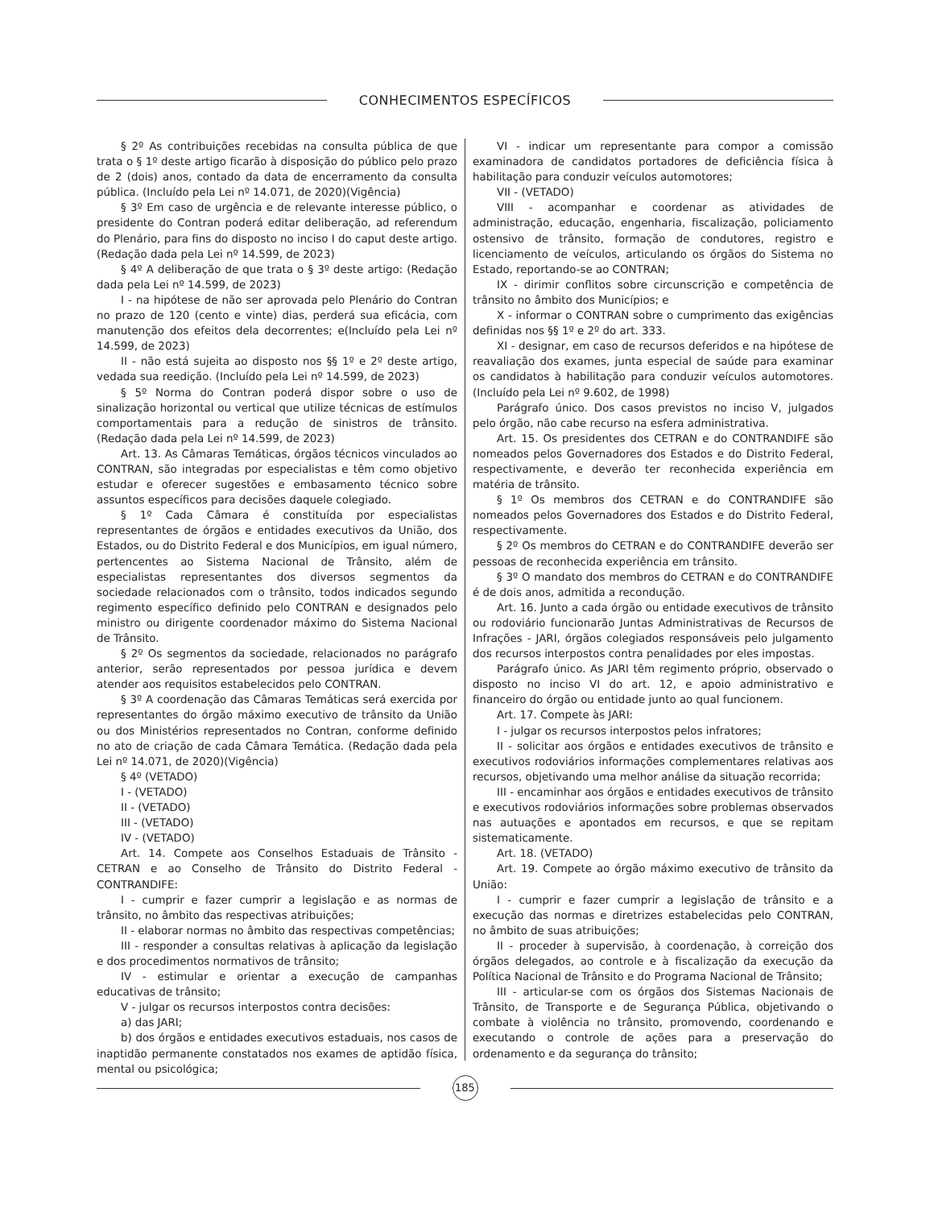CONHECIMENTOS ESPECÍFICOS
§ 2º As contribuições recebidas na consulta pública de que trata o § 1º deste artigo ficarão à disposição do público pelo prazo de 2 (dois) anos, contado da data de encerramento da consulta pública. (Incluído pela Lei nº 14.071, de 2020)(Vigência)
§ 3º Em caso de urgência e de relevante interesse público, o presidente do Contran poderá editar deliberação, ad referendum do Plenário, para fins do disposto no inciso I do caput deste artigo. (Redação dada pela Lei nº 14.599, de 2023)
§ 4º A deliberação de que trata o § 3º deste artigo: (Redação dada pela Lei nº 14.599, de 2023)
I - na hipótese de não ser aprovada pelo Plenário do Contran no prazo de 120 (cento e vinte) dias, perderá sua eficácia, com manutenção dos efeitos dela decorrentes; e(Incluído pela Lei nº 14.599, de 2023)
II - não está sujeita ao disposto nos §§ 1º e 2º deste artigo, vedada sua reedição. (Incluído pela Lei nº 14.599, de 2023)
§ 5º Norma do Contran poderá dispor sobre o uso de sinalização horizontal ou vertical que utilize técnicas de estímulos comportamentais para a redução de sinistros de trânsito.(Redação dada pela Lei nº 14.599, de 2023)
Art. 13. As Câmaras Temáticas, órgãos técnicos vinculados ao CONTRAN, são integradas por especialistas e têm como objetivo estudar e oferecer sugestões e embasamento técnico sobre assuntos específicos para decisões daquele colegiado.
§ 1º Cada Câmara é constituída por especialistas representantes de órgãos e entidades executivos da União, dos Estados, ou do Distrito Federal e dos Municípios, em igual número, pertencentes ao Sistema Nacional de Trânsito, além de especialistas representantes dos diversos segmentos da sociedade relacionados com o trânsito, todos indicados segundo regimento específico definido pelo CONTRAN e designados pelo ministro ou dirigente coordenador máximo do Sistema Nacional de Trânsito.
§ 2º Os segmentos da sociedade, relacionados no parágrafo anterior, serão representados por pessoa jurídica e devem atender aos requisitos estabelecidos pelo CONTRAN.
§ 3º A coordenação das Câmaras Temáticas será exercida por representantes do órgão máximo executivo de trânsito da União ou dos Ministérios representados no Contran, conforme definido no ato de criação de cada Câmara Temática. (Redação dada pela Lei nº 14.071, de 2020)(Vigência)
§ 4º (VETADO)
I - (VETADO)
II - (VETADO)
III - (VETADO)
IV - (VETADO)
Art. 14. Compete aos Conselhos Estaduais de Trânsito - CETRAN e ao Conselho de Trânsito do Distrito Federal - CONTRANDIFE:
I - cumprir e fazer cumprir a legislação e as normas de trânsito, no âmbito das respectivas atribuições;
II - elaborar normas no âmbito das respectivas competências;
III - responder a consultas relativas à aplicação da legislação e dos procedimentos normativos de trânsito;
IV - estimular e orientar a execução de campanhas educativas de trânsito;
V - julgar os recursos interpostos contra decisões:
a) das JARI;
b) dos órgãos e entidades executivos estaduais, nos casos de inaptidão permanente constatados nos exames de aptidão física, mental ou psicológica;
VI - indicar um representante para compor a comissão examinadora de candidatos portadores de deficiência física à habilitação para conduzir veículos automotores;
VII - (VETADO)
VIII - acompanhar e coordenar as atividades de administração, educação, engenharia, fiscalização, policiamento ostensivo de trânsito, formação de condutores, registro e licenciamento de veículos, articulando os órgãos do Sistema no Estado, reportando-se ao CONTRAN;
IX - dirimir conflitos sobre circunscrição e competência de trânsito no âmbito dos Municípios; e
X - informar o CONTRAN sobre o cumprimento das exigências definidas nos §§ 1º e 2º do art. 333.
XI - designar, em caso de recursos deferidos e na hipótese de reavaliação dos exames, junta especial de saúde para examinar os candidatos à habilitação para conduzir veículos automotores. (Incluído pela Lei nº 9.602, de 1998)
Parágrafo único. Dos casos previstos no inciso V, julgados pelo órgão, não cabe recurso na esfera administrativa.
Art. 15. Os presidentes dos CETRAN e do CONTRANDIFE são nomeados pelos Governadores dos Estados e do Distrito Federal, respectivamente, e deverão ter reconhecida experiência em matéria de trânsito.
§ 1º Os membros dos CETRAN e do CONTRANDIFE são nomeados pelos Governadores dos Estados e do Distrito Federal, respectivamente.
§ 2º Os membros do CETRAN e do CONTRANDIFE deverão ser pessoas de reconhecida experiência em trânsito.
§ 3º O mandato dos membros do CETRAN e do CONTRANDIFE é de dois anos, admitida a recondução.
Art. 16. Junto a cada órgão ou entidade executivos de trânsito ou rodoviário funcionarão Juntas Administrativas de Recursos de Infrações - JARI, órgãos colegiados responsáveis pelo julgamento dos recursos interpostos contra penalidades por eles impostas.
Parágrafo único. As JARI têm regimento próprio, observado o disposto no inciso VI do art. 12, e apoio administrativo e financeiro do órgão ou entidade junto ao qual funcionem.
Art. 17. Compete às JARI:
I - julgar os recursos interpostos pelos infratores;
II - solicitar aos órgãos e entidades executivos de trânsito e executivos rodoviários informações complementares relativas aos recursos, objetivando uma melhor análise da situação recorrida;
III - encaminhar aos órgãos e entidades executivos de trânsito e executivos rodoviários informações sobre problemas observados nas autuações e apontados em recursos, e que se repitam sistematicamente.
Art. 18. (VETADO)
Art. 19. Compete ao órgão máximo executivo de trânsito da União:
I - cumprir e fazer cumprir a legislação de trânsito e a execução das normas e diretrizes estabelecidas pelo CONTRAN, no âmbito de suas atribuições;
II - proceder à supervisão, à coordenação, à correição dos órgãos delegados, ao controle e à fiscalização da execução da Política Nacional de Trânsito e do Programa Nacional de Trânsito;
III - articular-se com os órgãos dos Sistemas Nacionais de Trânsito, de Transporte e de Segurança Pública, objetivando o combate à violência no trânsito, promovendo, coordenando e executando o controle de ações para a preservação do ordenamento e da segurança do trânsito;
185